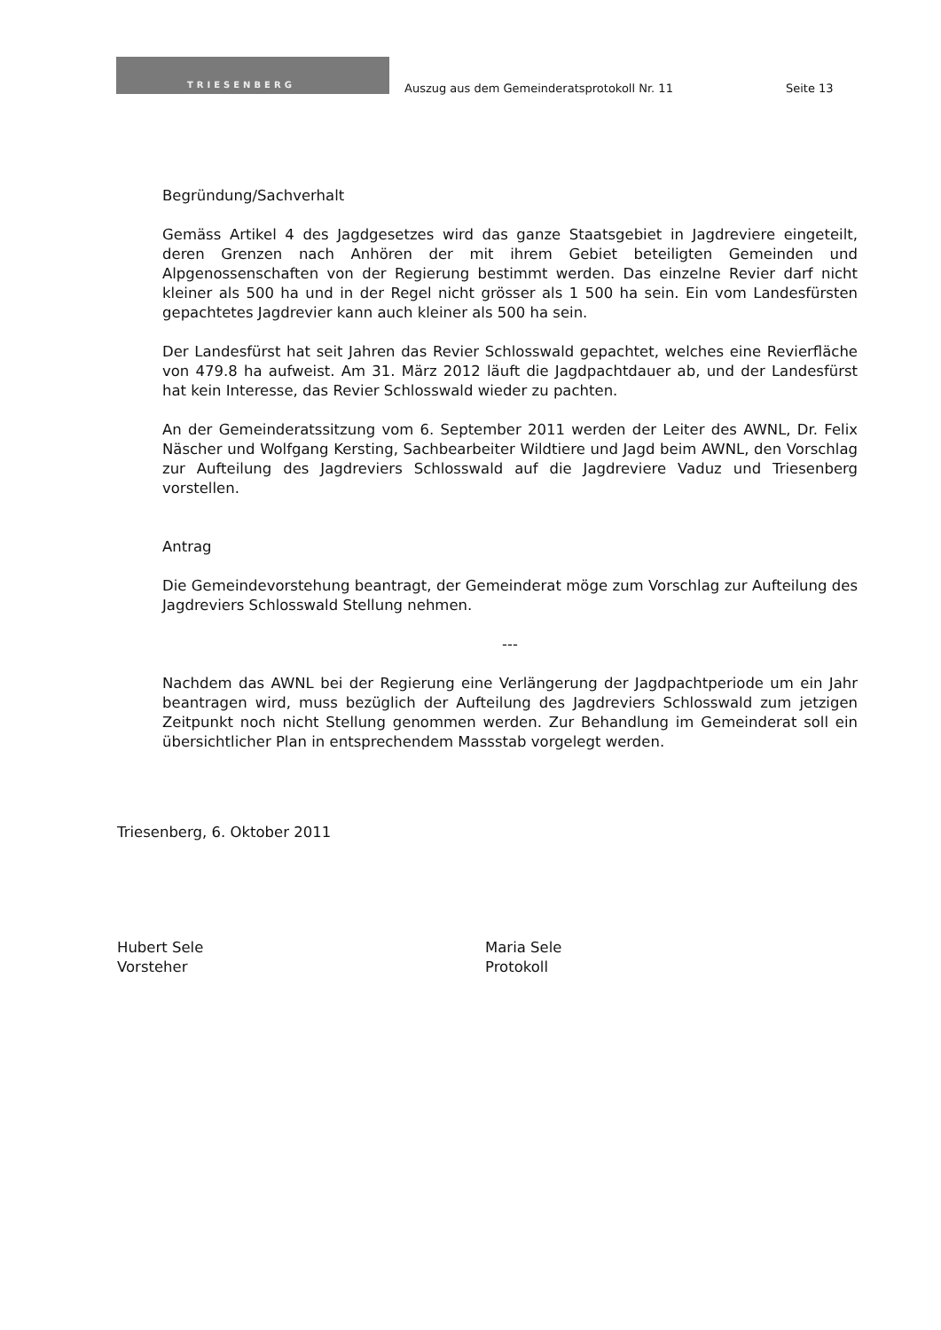TRIESENBERG
Auszug aus dem Gemeinderatsprotokoll Nr. 11
Seite 13
Begründung/Sachverhalt
Gemäss Artikel 4 des Jagdgesetzes wird das ganze Staatsgebiet in Jagdreviere eingeteilt, deren Grenzen nach Anhören der mit ihrem Gebiet beteiligten Gemeinden und Alpgenossenschaften von der Regierung bestimmt werden. Das einzelne Revier darf nicht kleiner als 500 ha und in der Regel nicht grösser als 1 500 ha sein. Ein vom Landesfürsten gepachtetes Jagdrevier kann auch kleiner als 500 ha sein.
Der Landesfürst hat seit Jahren das Revier Schlosswald gepachtet, welches eine Revierfläche von 479.8 ha aufweist. Am 31. März 2012 läuft die Jagdpachtdauer ab, und der Landesfürst hat kein Interesse, das Revier Schlosswald wieder zu pachten.
An der Gemeinderatssitzung vom 6. September 2011 werden der Leiter des AWNL, Dr. Felix Näscher und Wolfgang Kersting, Sachbearbeiter Wildtiere und Jagd beim AWNL, den Vorschlag zur Aufteilung des Jagdreviers Schlosswald auf die Jagdreviere Vaduz und Triesenberg vorstellen.
Antrag
Die Gemeindevorstehung beantragt, der Gemeinderat möge zum Vorschlag zur Aufteilung des Jagdreviers Schlosswald Stellung nehmen.
---
Nachdem das AWNL bei der Regierung eine Verlängerung der Jagdpachtperiode um ein Jahr beantragen wird, muss bezüglich der Aufteilung des Jagdreviers Schlosswald zum jetzigen Zeitpunkt noch nicht Stellung genommen werden. Zur Behandlung im Gemeinderat soll ein übersichtlicher Plan in entsprechendem Massstab vorgelegt werden.
Triesenberg, 6. Oktober 2011
Hubert Sele
Vorsteher
Maria Sele
Protokoll